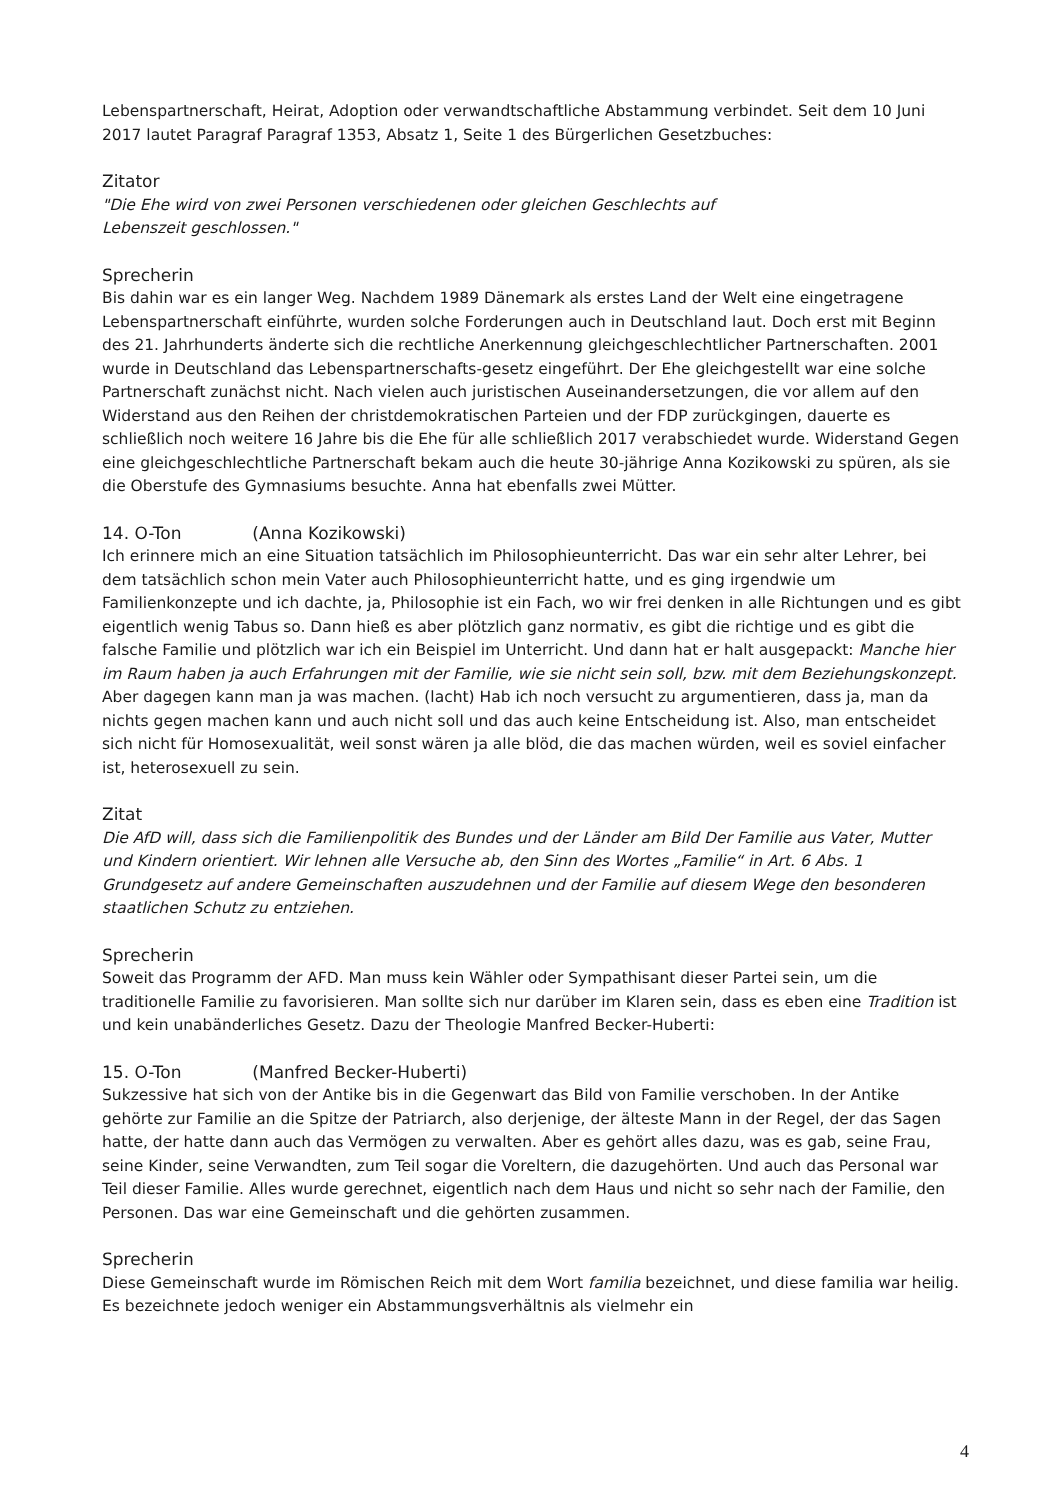Lebenspartnerschaft, Heirat, Adoption oder verwandtschaftliche Abstammung verbindet. Seit dem 10 Juni 2017 lautet Paragraf Paragraf 1353, Absatz 1, Seite 1 des Bürgerlichen Gesetzbuches:
Zitator
"Die Ehe wird von zwei Personen verschiedenen oder gleichen Geschlechts auf
Lebenszeit geschlossen."
Sprecherin
Bis dahin war es ein langer Weg. Nachdem 1989 Dänemark als erstes Land der Welt eine eingetragene Lebenspartnerschaft einführte, wurden solche Forderungen auch in Deutschland laut. Doch erst mit Beginn des 21. Jahrhunderts änderte sich die rechtliche Anerkennung gleichgeschlechtlicher Partnerschaften. 2001 wurde in Deutschland das Lebenspartnerschafts-gesetz eingeführt. Der Ehe gleichgestellt war eine solche Partnerschaft zunächst nicht. Nach vielen auch juristischen Auseinandersetzungen, die vor allem auf den Widerstand aus den Reihen der christdemokratischen Parteien und der FDP zurückgingen, dauerte es schließlich noch weitere 16 Jahre bis die Ehe für alle schließlich 2017 verabschiedet wurde. Widerstand Gegen eine gleichgeschlechtliche Partnerschaft bekam auch die heute 30-jährige Anna Kozikowski zu spüren, als sie die Oberstufe des Gymnasiums besuchte. Anna hat ebenfalls zwei Mütter.
14. O-Ton (Anna Kozikowski)
Ich erinnere mich an eine Situation tatsächlich im Philosophieunterricht. Das war ein sehr alter Lehrer, bei dem tatsächlich schon mein Vater auch Philosophieunterricht hatte, und es ging irgendwie um Familienkonzepte und ich dachte, ja, Philosophie ist ein Fach, wo wir frei denken in alle Richtungen und es gibt eigentlich wenig Tabus so. Dann hieß es aber plötzlich ganz normativ, es gibt die richtige und es gibt die falsche Familie und plötzlich war ich ein Beispiel im Unterricht. Und dann hat er halt ausgepackt: Manche hier im Raum haben ja auch Erfahrungen mit der Familie, wie sie nicht sein soll, bzw. mit dem Beziehungskonzept. Aber dagegen kann man ja was machen. (lacht) Hab ich noch versucht zu argumentieren, dass ja, man da nichts gegen machen kann und auch nicht soll und das auch keine Entscheidung ist. Also, man entscheidet sich nicht für Homosexualität, weil sonst wären ja alle blöd, die das machen würden, weil es soviel einfacher ist, heterosexuell zu sein.
Zitat
Die AfD will, dass sich die Familienpolitik des Bundes und der Länder am Bild Der Familie aus Vater, Mutter und Kindern orientiert. Wir lehnen alle Versuche ab, den Sinn des Wortes „Familie“ in Art. 6 Abs. 1 Grundgesetz auf andere Gemeinschaften auszudehnen und der Familie auf diesem Wege den besonderen staatlichen Schutz zu entziehen.
Sprecherin
Soweit das Programm der AFD. Man muss kein Wähler oder Sympathisant dieser Partei sein, um die traditionelle Familie zu favorisieren. Man sollte sich nur darüber im Klaren sein, dass es eben eine Tradition ist und kein unabänderliches Gesetz. Dazu der Theologie Manfred Becker-Huberti:
15. O-Ton (Manfred Becker-Huberti)
Sukzessive hat sich von der Antike bis in die Gegenwart das Bild von Familie verschoben. In der Antike gehörte zur Familie an die Spitze der Patriarch, also derjenige, der älteste Mann in der Regel, der das Sagen hatte, der hatte dann auch das Vermögen zu verwalten. Aber es gehört alles dazu, was es gab, seine Frau, seine Kinder, seine Verwandten, zum Teil sogar die Voreltern, die dazugehörten. Und auch das Personal war Teil dieser Familie. Alles wurde gerechnet, eigentlich nach dem Haus und nicht so sehr nach der Familie, den Personen. Das war eine Gemeinschaft und die gehörten zusammen.
Sprecherin
Diese Gemeinschaft wurde im Römischen Reich mit dem Wort familia bezeichnet, und diese familia war heilig. Es bezeichnete jedoch weniger ein Abstammungsverhältnis als vielmehr ein
4